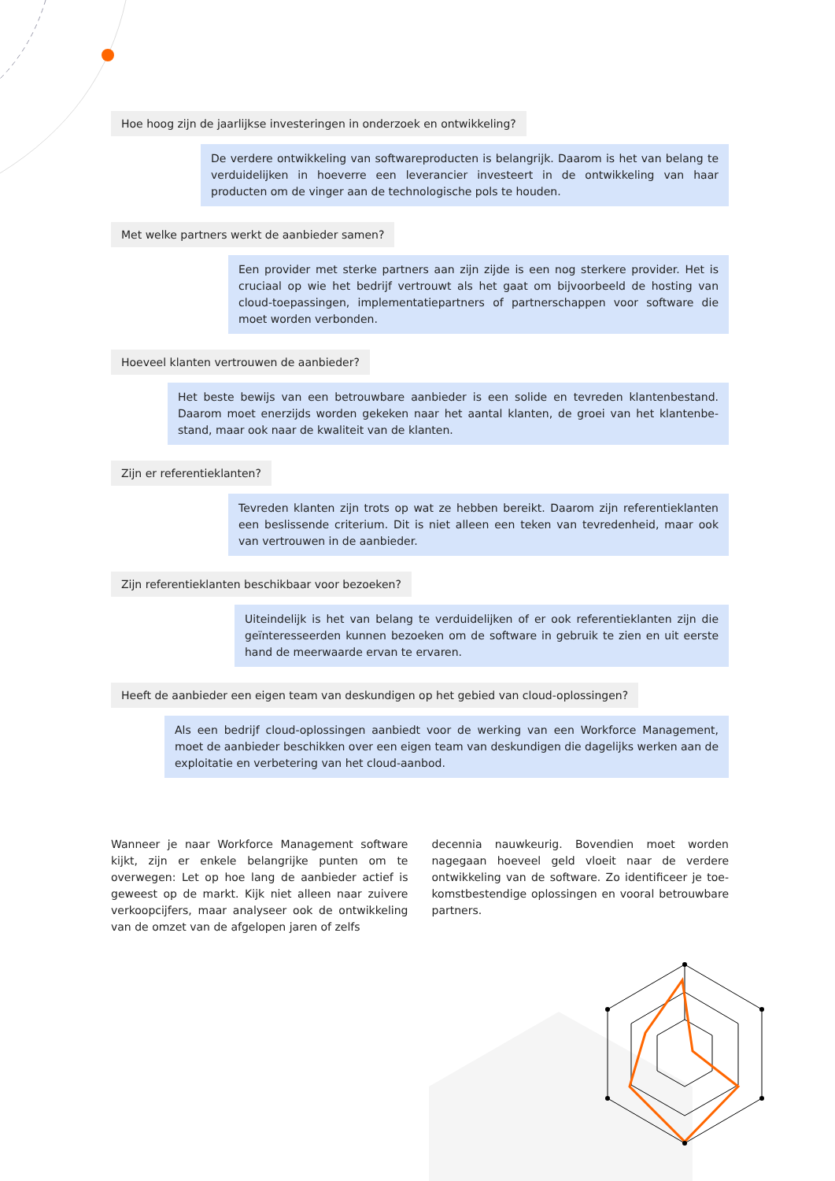Hoe hoog zijn de jaarlijkse investeringen in onderzoek en ontwikkeling?
De verdere ontwikkeling van softwareproducten is belangrijk. Daarom is het van belang te verduidelijken in hoeverre een leverancier investeert in de ontwikkeling van haar producten om de vinger aan de technologische pols te houden.
Met welke partners werkt de aanbieder samen?
Een provider met sterke partners aan zijn zijde is een nog sterkere provider. Het is cruciaal op wie het bedrijf vertrouwt als het gaat om bijvoorbeeld de hosting van cloud-toepassingen, implementatiepartners of partnerschappen voor software die moet worden verbonden.
Hoeveel klanten vertrouwen de aanbieder?
Het beste bewijs van een betrouwbare aanbieder is een solide en tevreden klantenbestand. Daarom moet enerzijds worden gekeken naar het aantal klanten, de groei van het klantenbe­stand, maar ook naar de kwaliteit van de klanten.
Zijn er referentieklanten?
Tevreden klanten zijn trots op wat ze hebben bereikt. Daarom zijn referentieklanten een beslissende criterium. Dit is niet alleen een teken van tevredenheid, maar ook van vertrouwen in de aanbieder.
Zijn referentieklanten beschikbaar voor bezoeken?
Uiteindelijk is het van belang te verduidelijken of er ook referentieklanten zijn die geïnteresseerden kunnen bezoeken om de software in gebruik te zien en uit eerste hand de meerwaarde ervan te ervaren.
Heeft de aanbieder een eigen team van deskundigen op het gebied van cloud-oplossingen?
Als een bedrijf cloud-oplossingen aanbiedt voor de werking van een Workforce Management, moet de aanbieder beschikken over een eigen team van deskundigen die dagelijks werken aan de exploitatie en verbetering van het cloud-aanbod.
Wanneer je naar Workforce Management soft­ware kijkt, zijn er enkele belangrijke punten om te overwegen: Let op hoe lang de aanbieder actief is geweest op de markt. Kijk niet alleen naar zuivere verkoopcijfers, maar analyseer ook de ontwikke­ling van de omzet van de afgelopen jaren of zelfs
decennia nauwkeurig. Bovendien moet worden nagegaan hoeveel geld vloeit naar de verdere ontwikkeling van de software. Zo identificeer je toe­komstbestendige oplossingen en vooral betrouw­bare partners.